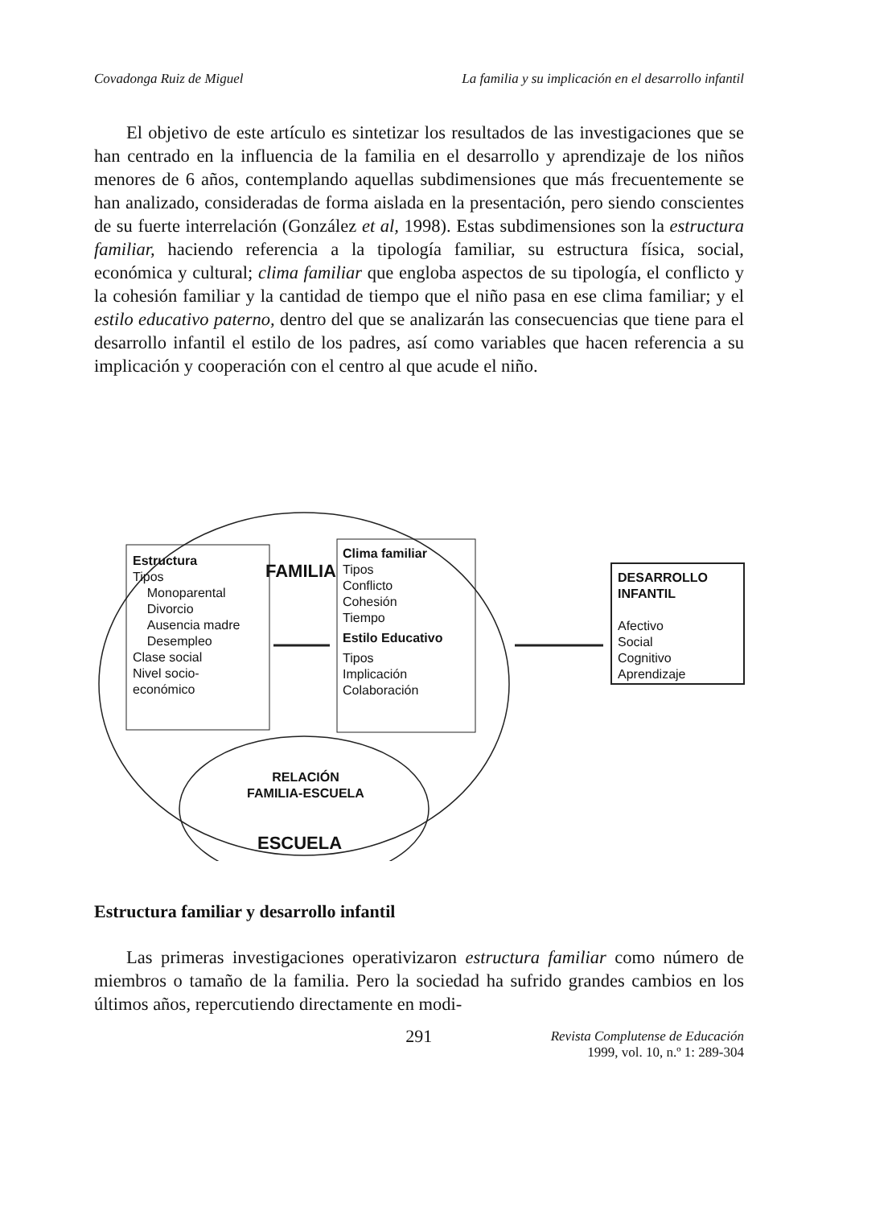Covadonga Ruiz de Miguel La familia y su implicación en el desarrollo infantil
El objetivo de este artículo es sintetizar los resultados de las investigaciones que se han centrado en la influencia de la familia en el desarrollo y aprendizaje de los niños menores de 6 años, contemplando aquellas subdimensiones que más frecuentemente se han analizado, consideradas de forma aislada en la presentación, pero siendo conscientes de su fuerte interrelación (González et al, 1998). Estas subdimensiones son la estructura familiar, haciendo referencia a la tipología familiar, su estructura física, social, económica y cultural; clima familiar que engloba aspectos de su tipología, el conflicto y la cohesión familiar y la cantidad de tiempo que el niño pasa en ese clima familiar; y el estilo educativo paterno, dentro del que se analizarán las consecuencias que tiene para el desarrollo infantil el estilo de los padres, así como variables que hacen referencia a su implicación y cooperación con el centro al que acude el niño.
FAMILIA
Estructura
Tipos
Monoparental
Divorcio
Ausencia madre
Desempleo
Clase social
Nivel socio-
económico
Clima familiar
Tipos
Conflicto
Cohesión
Tiempo
Estilo Educativo
Tipos
Implicación
Colaboración
DESARROLLO
INFANTIL
Afectivo
Social
Cognitivo
Aprendizaje
RELACIÓN
FAMILIA-ESCUELA
ESCUELA
Estructura familiar y desarrollo infantil
Las primeras investigaciones operativizaron estructura familiar como número de miembros o tamaño de la familia. Pero la sociedad ha sufrido grandes cambios en los últimos años, repercutiendo directamente en modi-
291 Revista Complutense de Educación
1999, vol. 10, n.º 1: 289-304